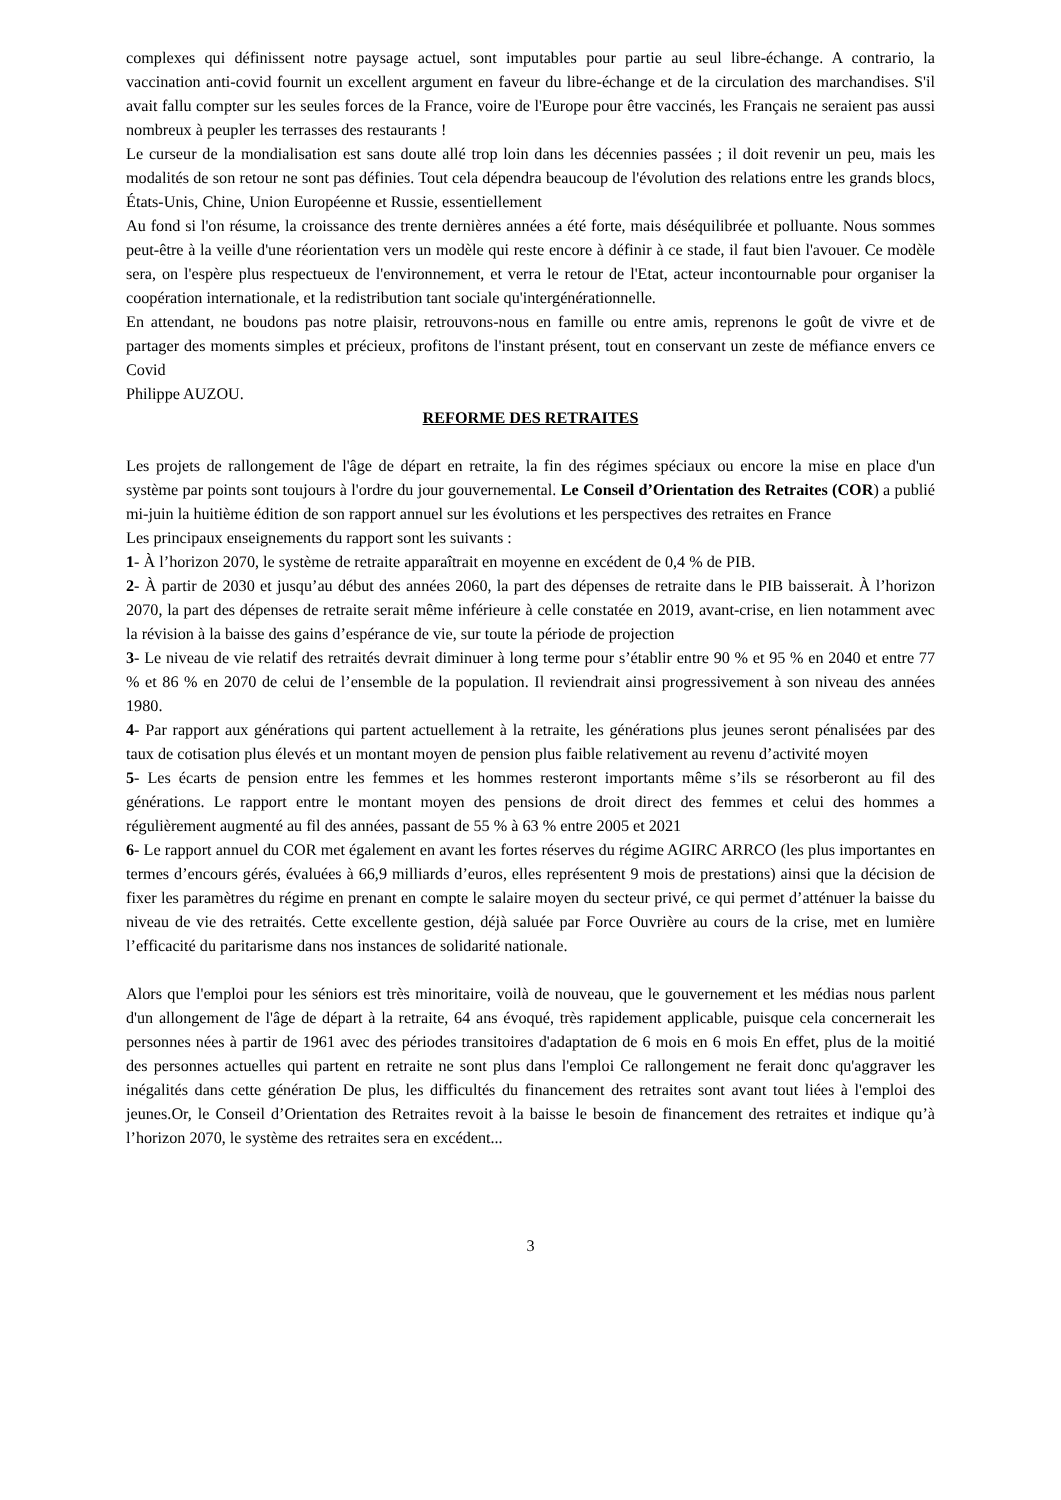complexes qui définissent notre paysage actuel, sont imputables pour partie au seul libre-échange. A contrario, la vaccination anti-covid fournit un excellent argument en faveur du libre-échange et de la circulation des marchandises. S'il avait fallu compter sur les seules forces de la France, voire de l'Europe pour être vaccinés, les Français ne seraient pas aussi nombreux à peupler les terrasses des restaurants !
Le curseur de la mondialisation est sans doute allé trop loin dans les décennies passées ; il doit revenir un peu, mais les modalités de son retour ne sont pas définies. Tout cela dépendra beaucoup de l'évolution des relations entre les grands blocs, États-Unis, Chine, Union Européenne et Russie, essentiellement
Au fond si l'on résume, la croissance des trente dernières années a été forte, mais déséquilibrée et polluante. Nous sommes peut-être à la veille d'une réorientation vers un modèle qui reste encore à définir à ce stade, il faut bien l'avouer. Ce modèle sera, on l'espère plus respectueux de l'environnement, et verra le retour de l'Etat, acteur incontournable pour organiser la coopération internationale, et la redistribution tant sociale qu'intergénérationnelle.
En attendant, ne boudons pas notre plaisir, retrouvons-nous en famille ou entre amis, reprenons le goût de vivre et de partager des moments simples et précieux, profitons de l'instant présent, tout en conservant un zeste de méfiance envers ce Covid
Philippe AUZOU.
REFORME DES RETRAITES
Les projets de rallongement de l'âge de départ en retraite, la fin des régimes spéciaux ou encore la mise en place d'un système par points sont toujours à l'ordre du jour gouvernemental. Le Conseil d’Orientation des Retraites (COR) a publié mi-juin la huitième édition de son rapport annuel sur les évolutions et les perspectives des retraites en France
Les principaux enseignements du rapport sont les suivants :
1- À l’horizon 2070, le système de retraite apparaîtrait en moyenne en excédent de 0,4 % de PIB.
2- À partir de 2030 et jusqu’au début des années 2060, la part des dépenses de retraite dans le PIB baisserait. À l’horizon 2070, la part des dépenses de retraite serait même inférieure à celle constatée en 2019, avant-crise, en lien notamment avec la révision à la baisse des gains d’espérance de vie, sur toute la période de projection
3- Le niveau de vie relatif des retraités devrait diminuer à long terme pour s’établir entre 90 % et 95 % en 2040 et entre 77 % et 86 % en 2070 de celui de l’ensemble de la population. Il reviendrait ainsi progressivement à son niveau des années 1980.
4- Par rapport aux générations qui partent actuellement à la retraite, les générations plus jeunes seront pénalisées par des taux de cotisation plus élevés et un montant moyen de pension plus faible relativement au revenu d’activité moyen
5- Les écarts de pension entre les femmes et les hommes resteront importants même s’ils se résorberont au fil des générations. Le rapport entre le montant moyen des pensions de droit direct des femmes et celui des hommes a régulièrement augmenté au fil des années, passant de 55 % à 63 % entre 2005 et 2021
6- Le rapport annuel du COR met également en avant les fortes réserves du régime AGIRC ARRCO (les plus importantes en termes d’encours gérés, évaluées à 66,9 milliards d’euros, elles représentent 9 mois de prestations) ainsi que la décision de fixer les paramètres du régime en prenant en compte le salaire moyen du secteur privé, ce qui permet d’atténuer la baisse du niveau de vie des retraités. Cette excellente gestion, déjà saluée par Force Ouvrière au cours de la crise, met en lumière l’efficacité du paritarisme dans nos instances de solidarité nationale.
Alors que l'emploi pour les séniors est très minoritaire, voilà de nouveau, que le gouvernement et les médias nous parlent d'un allongement de l'âge de départ à la retraite, 64 ans évoqué, très rapidement applicable, puisque cela concernerait les personnes nées à partir de 1961 avec des périodes transitoires d'adaptation de 6 mois en 6 mois En effet, plus de la moitié des personnes actuelles qui partent en retraite ne sont plus dans l'emploi Ce rallongement ne ferait donc qu'aggraver les inégalités dans cette génération De plus, les difficultés du financement des retraites sont avant tout liées à l'emploi des jeunes.Or, le Conseil d’Orientation des Retraites revoit à la baisse le besoin de financement des retraites et indique qu’à l’horizon 2070, le système des retraites sera en excédent...
3